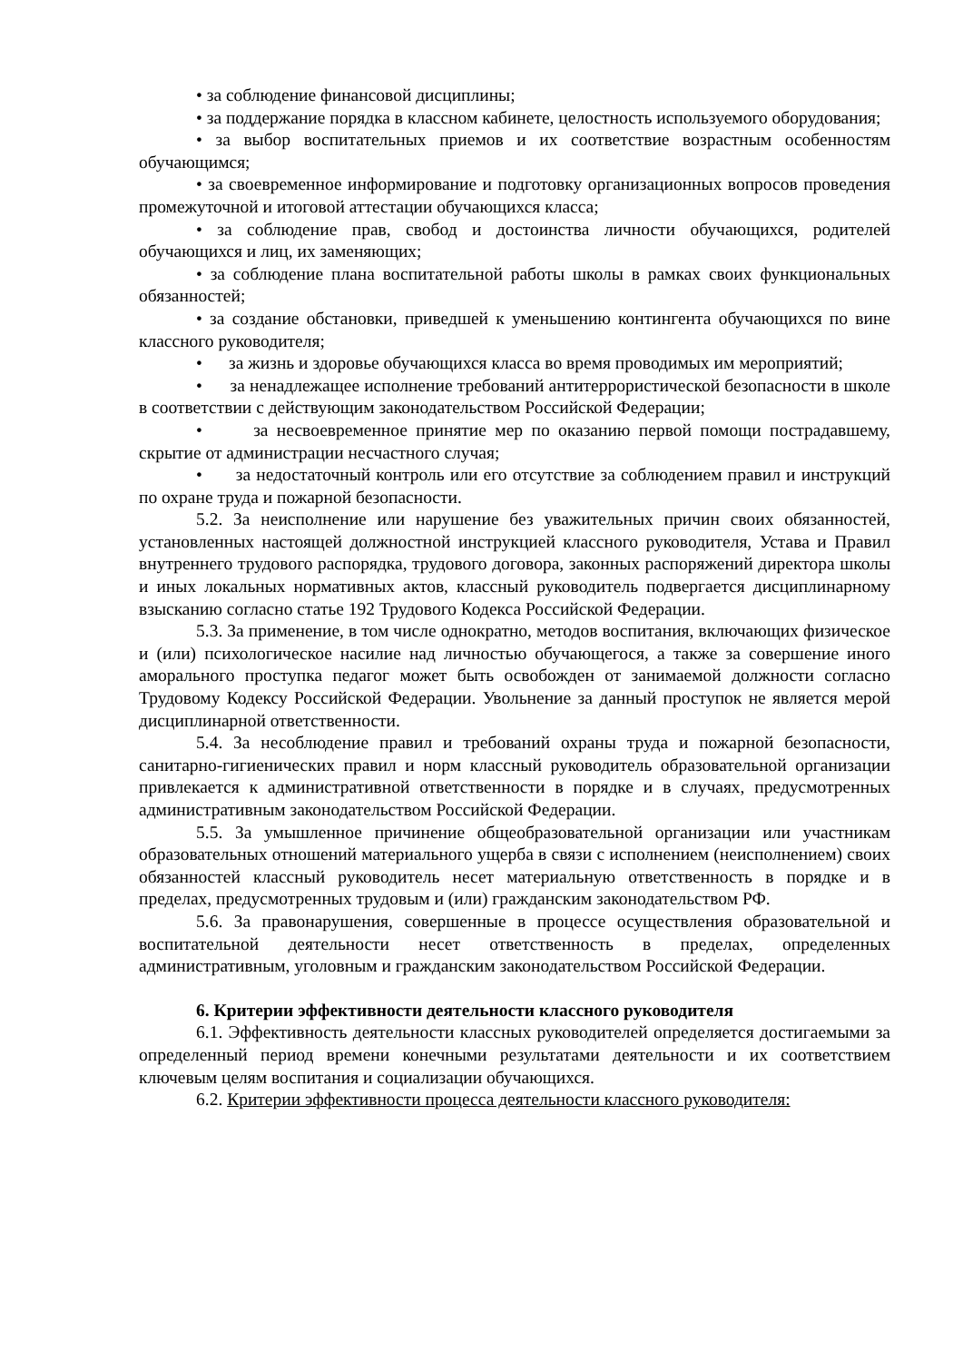• за соблюдение финансовой дисциплины;
• за поддержание порядка в классном кабинете, целостность используемого оборудования;
• за выбор воспитательных приемов и их соответствие возрастным особенностям обучающимся;
• за своевременное информирование и подготовку организационных вопросов проведения промежуточной и итоговой аттестации обучающихся класса;
• за соблюдение прав, свобод и достоинства личности обучающихся, родителей обучающихся и лиц, их заменяющих;
• за соблюдение плана воспитательной работы школы в рамках своих функциональных обязанностей;
• за создание обстановки, приведшей к уменьшению контингента обучающихся по вине классного руководителя;
• за жизнь и здоровье обучающихся класса во время проводимых им мероприятий;
• за ненадлежащее исполнение требований антитеррористической безопасности в школе в соответствии с действующим законодательством Российской Федерации;
• за несвоевременное принятие мер по оказанию первой помощи пострадавшему, скрытие от администрации несчастного случая;
• за недостаточный контроль или его отсутствие за соблюдением правил и инструкций по охране труда и пожарной безопасности.
5.2. За неисполнение или нарушение без уважительных причин своих обязанностей, установленных настоящей должностной инструкцией классного руководителя, Устава и Правил внутреннего трудового распорядка, трудового договора, законных распоряжений директора школы и иных локальных нормативных актов, классный руководитель подвергается дисциплинарному взысканию согласно статье 192 Трудового Кодекса Российской Федерации.
5.3. За применение, в том числе однократно, методов воспитания, включающих физическое и (или) психологическое насилие над личностью обучающегося, а также за совершение иного аморального проступка педагог может быть освобожден от занимаемой должности согласно Трудовому Кодексу Российской Федерации. Увольнение за данный проступок не является мерой дисциплинарной ответственности.
5.4. За несоблюдение правил и требований охраны труда и пожарной безопасности, санитарно-гигиенических правил и норм классный руководитель образовательной организации привлекается к административной ответственности в порядке и в случаях, предусмотренных административным законодательством Российской Федерации.
5.5. За умышленное причинение общеобразовательной организации или участникам образовательных отношений материального ущерба в связи с исполнением (неисполнением) своих обязанностей классный руководитель несет материальную ответственность в порядке и в пределах, предусмотренных трудовым и (или) гражданским законодательством РФ.
5.6. За правонарушения, совершенные в процессе осуществления образовательной и воспитательной деятельности несет ответственность в пределах, определенных административным, уголовным и гражданским законодательством Российской Федерации.
6. Критерии эффективности деятельности классного руководителя
6.1. Эффективность деятельности классных руководителей определяется достигаемыми за определенный период времени конечными результатами деятельности и их соответствием ключевым целям воспитания и социализации обучающихся.
6.2. Критерии эффективности процесса деятельности классного руководителя: